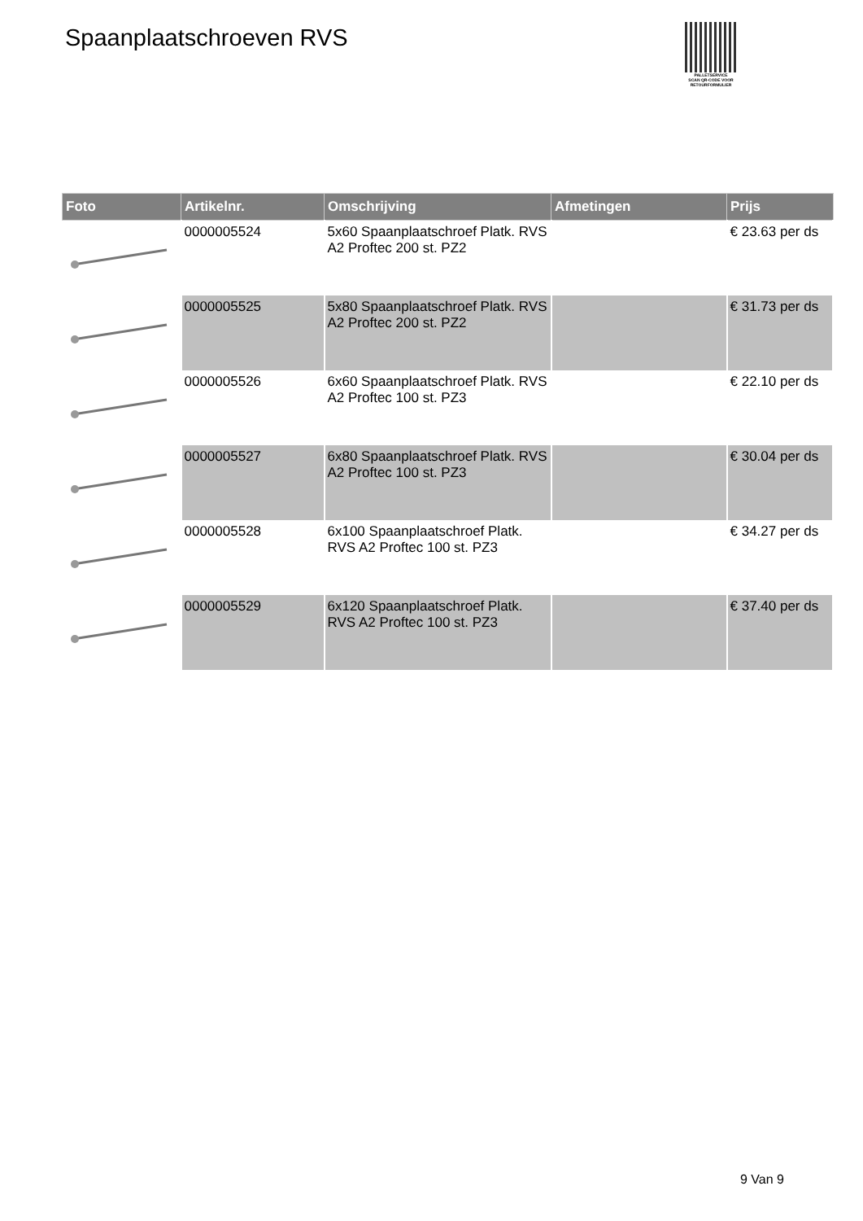Spaanplaatschroeven RVS
PALLETSERVICE
SCAN QR-CODE VOOR
RETOURFORMULIER
| Foto | Artikelnr. | Omschrijving | Afmetingen | Prijs |
| --- | --- | --- | --- | --- |
| | 0000005524 | 5x60 Spaanplaatschroef Platk. RVS A2 Proftec 200 st. PZ2 | | € 23.63 per ds |
| | 0000005525 | 5x80 Spaanplaatschroef Platk. RVS A2 Proftec 200 st. PZ2 | | € 31.73 per ds |
| | 0000005526 | 6x60 Spaanplaatschroef Platk. RVS A2 Proftec 100 st. PZ3 | | € 22.10 per ds |
| | 0000005527 | 6x80 Spaanplaatschroef Platk. RVS A2 Proftec 100 st. PZ3 | | € 30.04 per ds |
| | 0000005528 | 6x100 Spaanplaatschroef Platk. RVS A2 Proftec 100 st. PZ3 | | € 34.27 per ds |
| | 0000005529 | 6x120 Spaanplaatschroef Platk. RVS A2 Proftec 100 st. PZ3 | | € 37.40 per ds |
9 Van 9